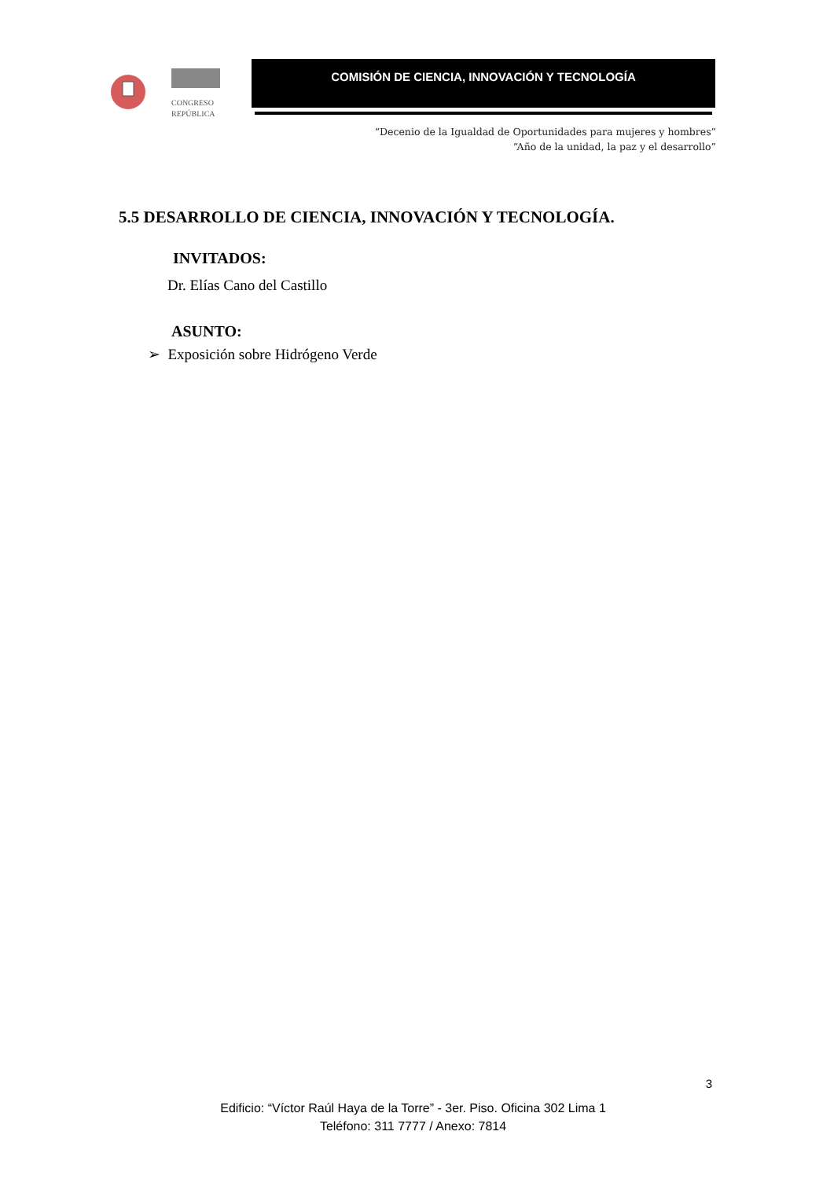CONGRESO
REPÚBLICA
COMISIÓN DE CIENCIA, INNOVACIÓN Y TECNOLOGÍA
“Decenio de la Igualdad de Oportunidades para mujeres y hombres”
“Año de la unidad, la paz y el desarrollo”
5.5 DESARROLLO DE CIENCIA, INNOVACIÓN Y TECNOLOGÍA.
INVITADOS:
Dr. Elías Cano del Castillo
ASUNTO:
➢ Exposición sobre Hidrógeno Verde
3
Edificio: “Víctor Raúl Haya de la Torre” - 3er. Piso. Oficina 302 Lima 1
Teléfono: 311 7777 / Anexo: 7814